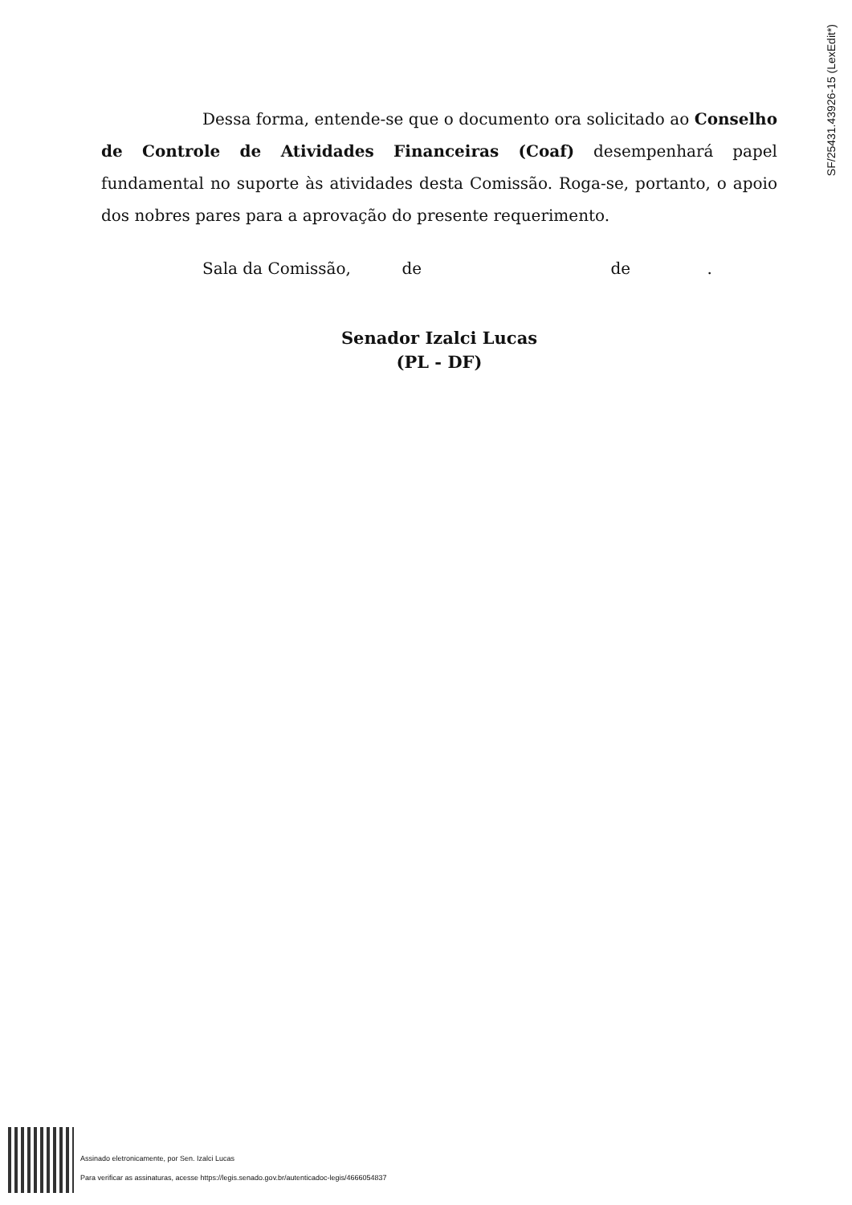SF/25431.43926-15 (LexEdit*)
Dessa forma, entende-se que o documento ora solicitado ao Conselho de Controle de Atividades Financeiras (Coaf) desempenhará papel fundamental no suporte às atividades desta Comissão. Roga-se, portanto, o apoio dos nobres pares para a aprovação do presente requerimento.
Sala da Comissão, de de .
Senador Izalci Lucas
(PL - DF)
Assinado eletronicamente, por Sen. Izalci Lucas
Para verificar as assinaturas, acesse https://legis.senado.gov.br/autenticadoc-legis/4666054837